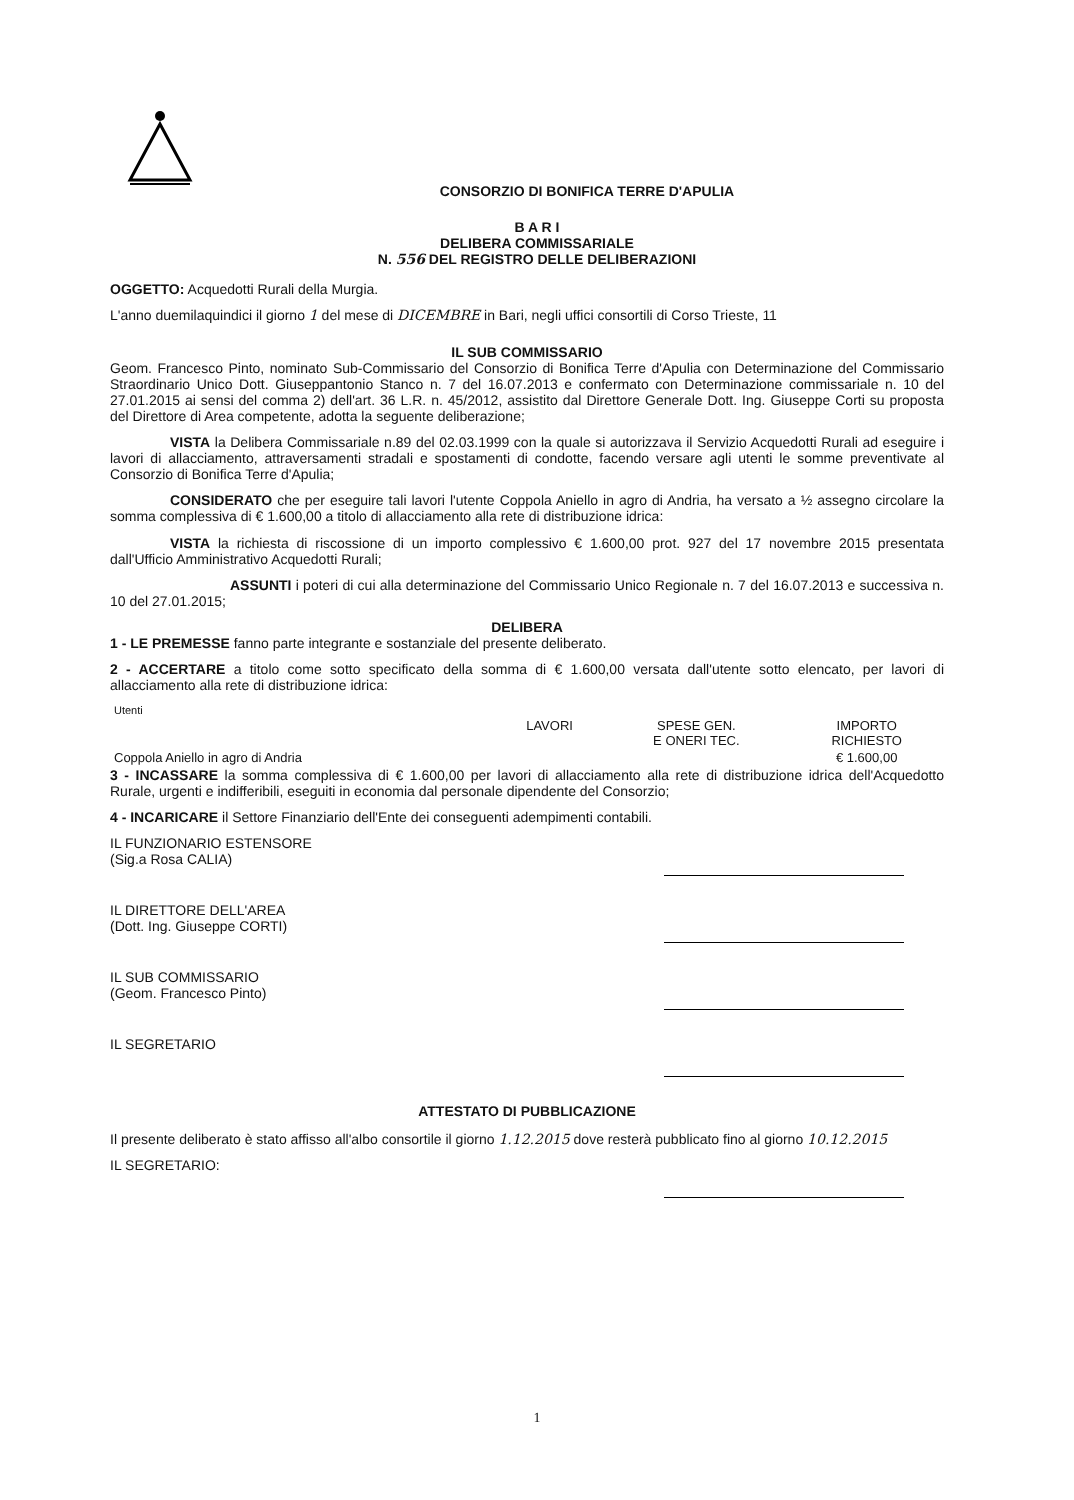CONSORZIO DI BONIFICA TERRE D'APULIA
B A R I
DELIBERA COMMISSARIALE
N. 556 DEL REGISTRO DELLE DELIBERAZIONI
OGGETTO: Acquedotti Rurali della Murgia.
L'anno duemilaquindici il giorno 1 del mese di DICEMBRE in Bari, negli uffici consortili di Corso Trieste, 11
IL SUB COMMISSARIO
Geom. Francesco Pinto, nominato Sub-Commissario del Consorzio di Bonifica Terre d'Apulia con Determinazione del Commissario Straordinario Unico Dott. Giuseppantonio Stanco n. 7 del 16.07.2013 e confermato con Determinazione commissariale n. 10 del 27.01.2015 ai sensi del comma 2) dell'art. 36 L.R. n. 45/2012, assistito dal Direttore Generale Dott. Ing. Giuseppe Corti su proposta del Direttore di Area competente, adotta la seguente deliberazione;
VISTA la Delibera Commissariale n.89 del 02.03.1999 con la quale si autorizzava il Servizio Acquedotti Rurali ad eseguire i lavori di allacciamento, attraversamenti stradali e spostamenti di condotte, facendo versare agli utenti le somme preventivate al Consorzio di Bonifica Terre d'Apulia;
CONSIDERATO che per eseguire tali lavori l'utente Coppola Aniello in agro di Andria, ha versato a ½ assegno circolare la somma complessiva di € 1.600,00 a titolo di allacciamento alla rete di distribuzione idrica:
VISTA la richiesta di riscossione di un importo complessivo € 1.600,00 prot. 927 del 17 novembre 2015 presentata dall'Ufficio Amministrativo Acquedotti Rurali;
ASSUNTI i poteri di cui alla determinazione del Commissario Unico Regionale n. 7 del 16.07.2013 e successiva n. 10 del 27.01.2015;
DELIBERA
1 - LE PREMESSE fanno parte integrante e sostanziale del presente deliberato.
2 - ACCERTARE a titolo come sotto specificato della somma di € 1.600,00 versata dall'utente sotto elencato, per lavori di allacciamento alla rete di distribuzione idrica:
| Utenti | | | |
| | LAVORI | SPESE GEN. E ONERI TEC. | IMPORTO RICHIESTO |
| Coppola Aniello in agro di Andria | | | € 1.600,00 |
3 - INCASSARE la somma complessiva di € 1.600,00 per lavori di allacciamento alla rete di distribuzione idrica dell'Acquedotto Rurale, urgenti e indifferibili, eseguiti in economia dal personale dipendente del Consorzio;
4 - INCARICARE il Settore Finanziario dell'Ente dei conseguenti adempimenti contabili.
IL FUNZIONARIO ESTENSORE
(Sig.a Rosa CALIA)
IL DIRETTORE DELL'AREA
(Dott. Ing. Giuseppe CORTI)
IL SUB COMMISSARIO
(Geom. Francesco Pinto)
IL SEGRETARIO
ATTESTATO DI PUBBLICAZIONE
Il presente deliberato è stato affisso all'albo consortile il giorno 1.12.2015 dove resterà pubblicato fino al giorno 10.12.2015
IL SEGRETARIO:
1